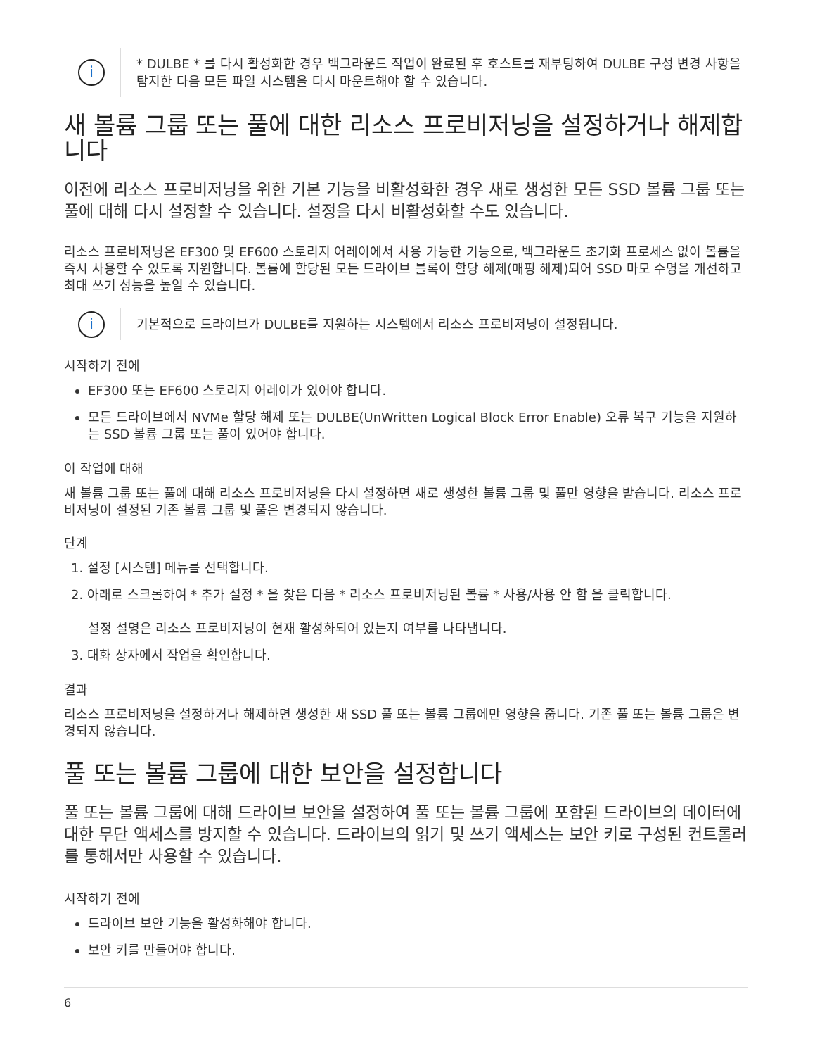i
* DULBE * 를 다시 활성화한 경우 백그라운드 작업이 완료된 후 호스트를 재부팅하여 DULBE 구성 변경 사항을 탐지한 다음 모든 파일 시스템을 다시 마운트해야 할 수 있습니다.
새 볼륨 그룹 또는 풀에 대한 리소스 프로비저닝을 설정하거나 해제합니다
이전에 리소스 프로비저닝을 위한 기본 기능을 비활성화한 경우 새로 생성한 모든 SSD 볼륨 그룹 또는 풀에 대해 다시 설정할 수 있습니다. 설정을 다시 비활성화할 수도 있습니다.
리소스 프로비저닝은 EF300 및 EF600 스토리지 어레이에서 사용 가능한 기능으로, 백그라운드 초기화 프로세스 없이 볼륨을 즉시 사용할 수 있도록 지원합니다. 볼륨에 할당된 모든 드라이브 블록이 할당 해제(매핑 해제)되어 SSD 마모 수명을 개선하고 최대 쓰기 성능을 높일 수 있습니다.
i
기본적으로 드라이브가 DULBE를 지원하는 시스템에서 리소스 프로비저닝이 설정됩니다.
시작하기 전에
EF300 또는 EF600 스토리지 어레이가 있어야 합니다.
모든 드라이브에서 NVMe 할당 해제 또는 DULBE(UnWritten Logical Block Error Enable) 오류 복구 기능을 지원하는 SSD 볼륨 그룹 또는 풀이 있어야 합니다.
이 작업에 대해
새 볼륨 그룹 또는 풀에 대해 리소스 프로비저닝을 다시 설정하면 새로 생성한 볼륨 그룹 및 풀만 영향을 받습니다. 리소스 프로비저닝이 설정된 기존 볼륨 그룹 및 풀은 변경되지 않습니다.
단계
1. 설정 [시스템] 메뉴를 선택합니다.
2. 아래로 스크롤하여 * 추가 설정 * 을 찾은 다음 * 리소스 프로비저닝된 볼륨 * 사용/사용 안 함 을 클릭합니다.
설정 설명은 리소스 프로비저닝이 현재 활성화되어 있는지 여부를 나타냅니다.
3. 대화 상자에서 작업을 확인합니다.
결과
리소스 프로비저닝을 설정하거나 해제하면 생성한 새 SSD 풀 또는 볼륨 그룹에만 영향을 줍니다. 기존 풀 또는 볼륨 그룹은 변경되지 않습니다.
풀 또는 볼륨 그룹에 대한 보안을 설정합니다
풀 또는 볼륨 그룹에 대해 드라이브 보안을 설정하여 풀 또는 볼륨 그룹에 포함된 드라이브의 데이터에 대한 무단 액세스를 방지할 수 있습니다. 드라이브의 읽기 및 쓰기 액세스는 보안 키로 구성된 컨트롤러를 통해서만 사용할 수 있습니다.
시작하기 전에
드라이브 보안 기능을 활성화해야 합니다.
보안 키를 만들어야 합니다.
6